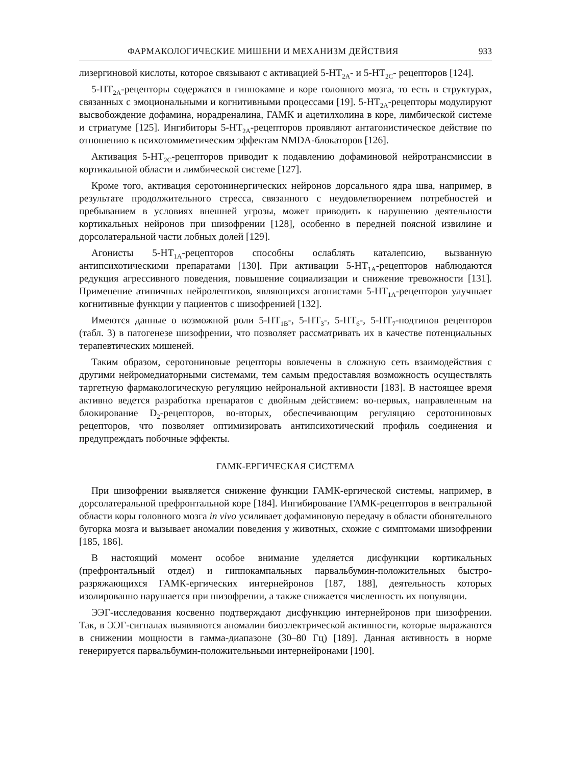ФАРМАКОЛОГИЧЕСКИЕ МИШЕНИ И МЕХАНИЗМ ДЕЙСТВИЯ 933
лизергиновой кислоты, которое связывают с активацией 5-HT<sub>2A</sub>- и 5-HT<sub>2C</sub>- рецепторов [124].
5-HT<sub>2A</sub>-рецепторы содержатся в гиппокампе и коре головного мозга, то есть в структурах, связанных с эмоциональными и когнитивными процессами [19]. 5-HT<sub>2A</sub>-рецепторы модулируют высвобождение дофамина, норадреналина, ГАМК и ацетилхолина в коре, лимбической системе и стриатуме [125]. Ингибиторы 5-HT<sub>2A</sub>-рецепторов проявляют антагонистическое действие по отношению к психотомиметическим эффектам NMDA-блокаторов [126].
Активация 5-HT<sub>2C</sub>-рецепторов приводит к подавлению дофаминовой нейротрансмиссии в кортикальной области и лимбической системе [127].
Кроме того, активация серотонинергических нейронов дорсального ядра шва, например, в результате продолжительного стресса, связанного с неудовлетворением потребностей и пребыванием в условиях внешней угрозы, может приводить к нарушению деятельности кортикальных нейронов при шизофрении [128], особенно в передней поясной извилине и дорсолатеральной части лобных долей [129].
Агонисты 5-HT<sub>1A</sub>-рецепторов способны ослаблять каталепсию, вызванную антипсихотическими препаратами [130]. При активации 5-HT<sub>1A</sub>-рецепторов наблюдаются редукция агрессивного поведения, повышение социализации и снижение тревожности [131]. Применение атипичных нейролептиков, являющихся агонистами 5-HT<sub>1A</sub>-рецепторов улучшает когнитивные функции у пациентов с шизофренией [132].
Имеются данные о возможной роли 5-HT<sub>1B</sub>-, 5-HT<sub>3</sub>-, 5-HT<sub>6</sub>-, 5-HT<sub>7</sub>-подтипов рецепторов (табл. 3) в патогенезе шизофрении, что позволяет рассматривать их в качестве потенциальных терапевтических мишеней.
Таким образом, серотониновые рецепторы вовлечены в сложную сеть взаимодействия с другими нейромедиаторными системами, тем самым предоставляя возможность осуществлять таргетную фармакологическую регуляцию нейрональной активности [183]. В настоящее время активно ведется разработка препаратов с двойным действием: во-первых, направленным на блокирование D<sub>2</sub>-рецепторов, во-вторых, обеспечивающим регуляцию серотониновых рецепторов, что позволяет оптимизировать антипсихотический профиль соединения и предупреждать побочные эффекты.
ГАМК-ЕРГИЧЕСКАЯ СИСТЕМА
При шизофрении выявляется снижение функции ГАМК-ергической системы, например, в дорсолатеральной префронтальной коре [184]. Ингибирование ГАМК-рецепторов в вентральной области коры головного мозга in vivo усиливает дофаминовую передачу в области обонятельного бугорка мозга и вызывает аномалии поведения у животных, схожие с симптомами шизофрении [185, 186].
В настоящий момент особое внимание уделяется дисфункции кортикальных (префронтальный отдел) и гиппокампальных парвальбумин-положительных быстро-разряжающихся ГАМК-ергических интернейронов [187, 188], деятельность которых изолированно нарушается при шизофрении, а также снижается численность их популяции.
ЭЭГ-исследования косвенно подтверждают дисфункцию интернейронов при шизофрении. Так, в ЭЭГ-сигналах выявляются аномалии биоэлектрической активности, которые выражаются в снижении мощности в гамма-диапазоне (30–80 Гц) [189]. Данная активность в норме генерируется парвальбумин-положительными интернейронами [190].